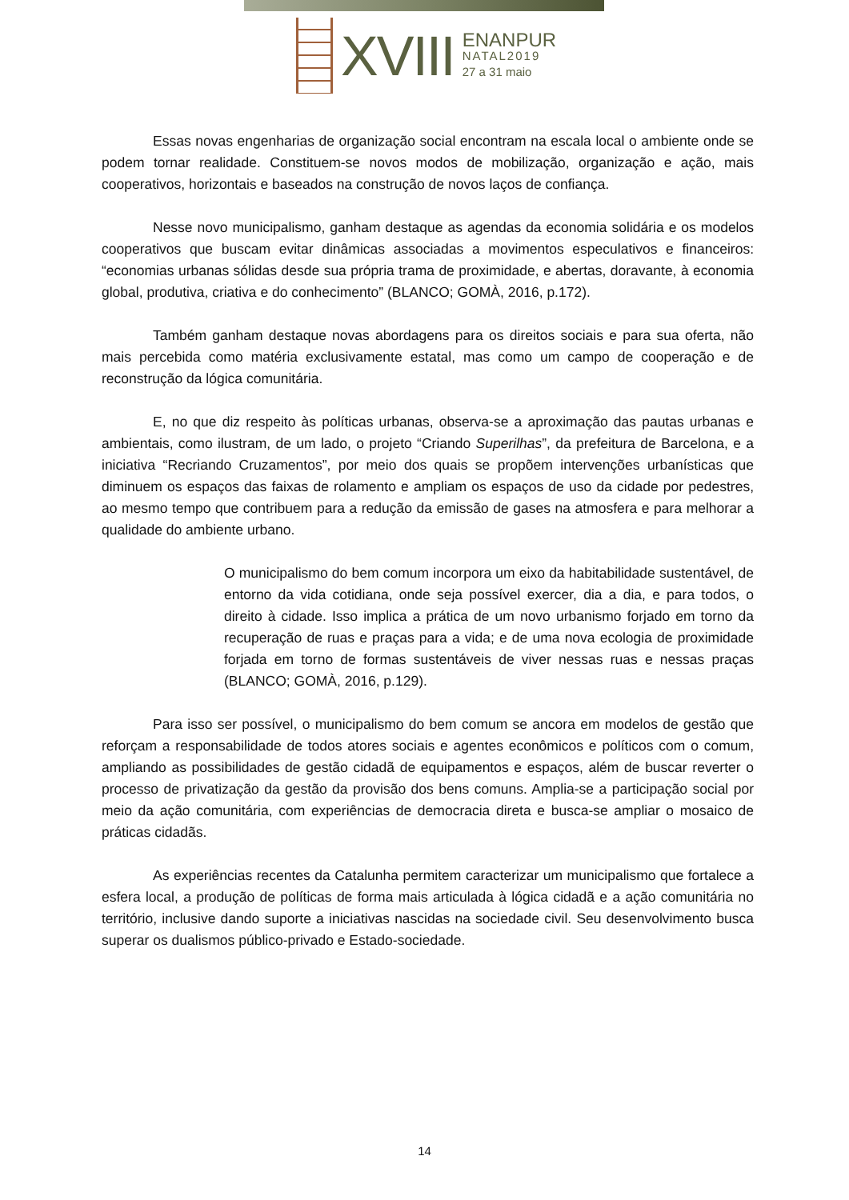XVIII
ENANPUR
NATAL2019
27 a 31 maio
Essas novas engenharias de organização social encontram na escala local o ambiente onde se podem tornar realidade. Constituem-se novos modos de mobilização, organização e ação, mais cooperativos, horizontais e baseados na construção de novos laços de confiança.
Nesse novo municipalismo, ganham destaque as agendas da economia solidária e os modelos cooperativos que buscam evitar dinâmicas associadas a movimentos especulativos e financeiros: “economias urbanas sólidas desde sua própria trama de proximidade, e abertas, doravante, à economia global, produtiva, criativa e do conhecimento” (BLANCO; GOMÀ, 2016, p.172).
Também ganham destaque novas abordagens para os direitos sociais e para sua oferta, não mais percebida como matéria exclusivamente estatal, mas como um campo de cooperação e de reconstrução da lógica comunitária.
E, no que diz respeito às políticas urbanas, observa-se a aproximação das pautas urbanas e ambientais, como ilustram, de um lado, o projeto “Criando Superilhas”, da prefeitura de Barcelona, e a iniciativa “Recriando Cruzamentos”, por meio dos quais se propõem intervenções urbanísticas que diminuem os espaços das faixas de rolamento e ampliam os espaços de uso da cidade por pedestres, ao mesmo tempo que contribuem para a redução da emissão de gases na atmosfera e para melhorar a qualidade do ambiente urbano.
O municipalismo do bem comum incorpora um eixo da habitabilidade sustentável, de entorno da vida cotidiana, onde seja possível exercer, dia a dia, e para todos, o direito à cidade. Isso implica a prática de um novo urbanismo forjado em torno da recuperação de ruas e praças para a vida; e de uma nova ecologia de proximidade forjada em torno de formas sustentáveis de viver nessas ruas e nessas praças (BLANCO; GOMÀ, 2016, p.129).
Para isso ser possível, o municipalismo do bem comum se ancora em modelos de gestão que reforçam a responsabilidade de todos atores sociais e agentes econômicos e políticos com o comum, ampliando as possibilidades de gestão cidadã de equipamentos e espaços, além de buscar reverter o processo de privatização da gestão da provisão dos bens comuns. Amplia-se a participação social por meio da ação comunitária, com experiências de democracia direta e busca-se ampliar o mosaico de práticas cidadãs.
As experiências recentes da Catalunha permitem caracterizar um municipalismo que fortalece a esfera local, a produção de políticas de forma mais articulada à lógica cidadã e a ação comunitária no território, inclusive dando suporte a iniciativas nascidas na sociedade civil. Seu desenvolvimento busca superar os dualismos público-privado e Estado-sociedade.
14